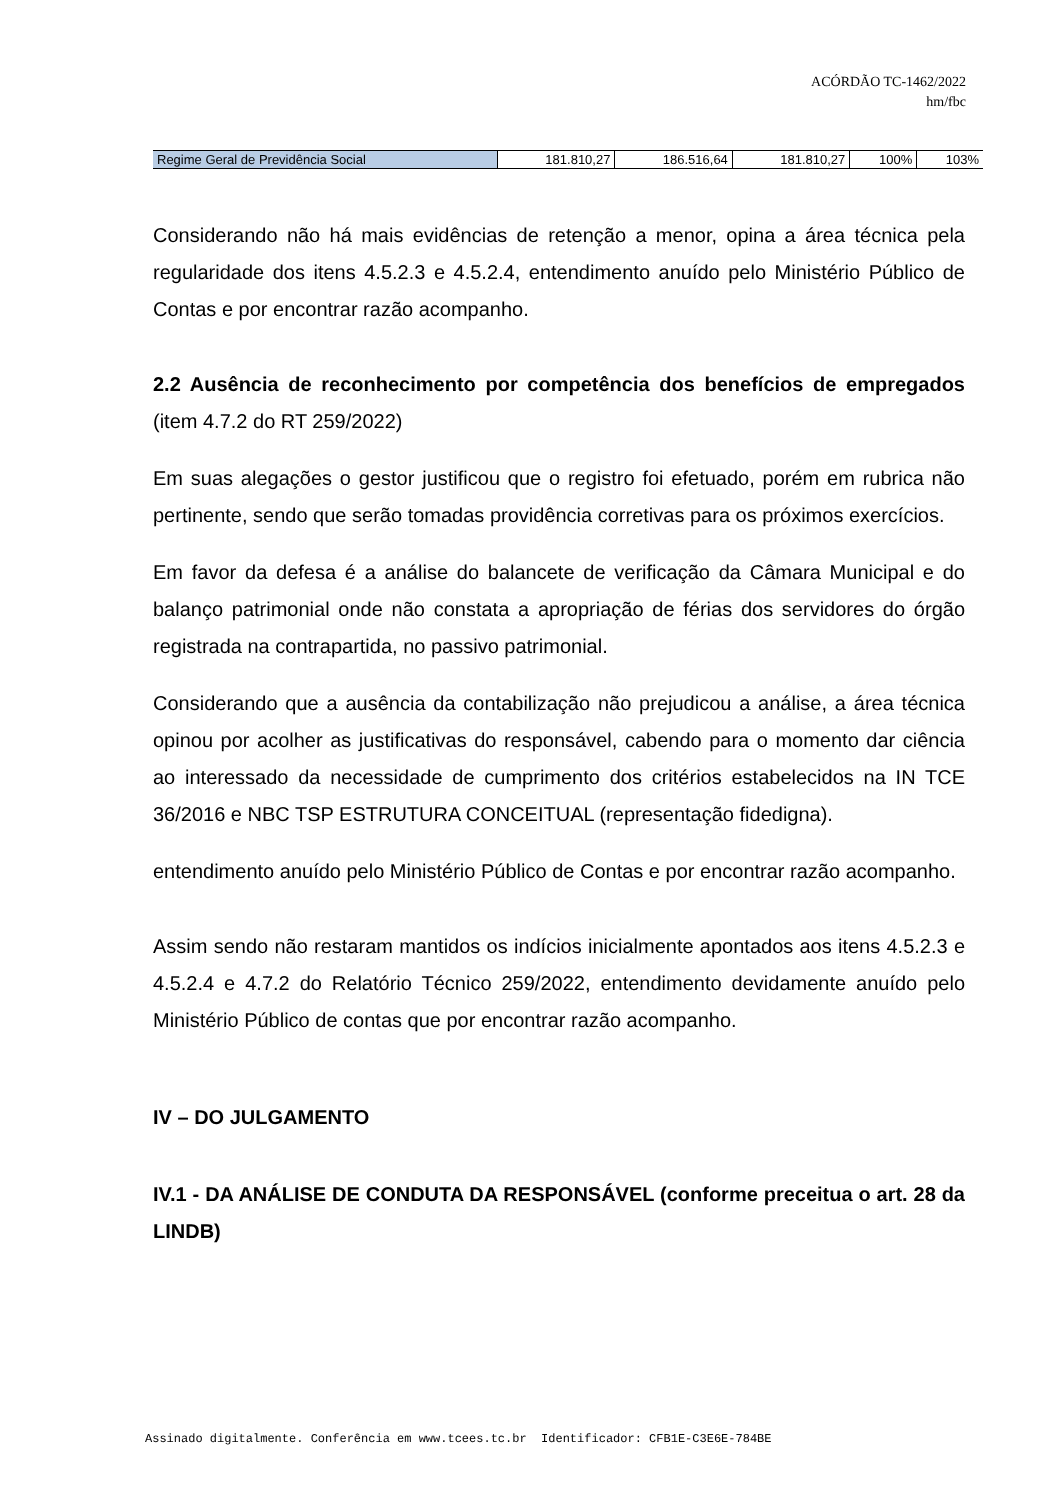ACÓRDÃO TC-1462/2022
hm/fbc
| Regime Geral de Previdência Social | 181.810,27 | 186.516,64 | 181.810,27 | 100% | 103% |
Considerando não há mais evidências de retenção a menor, opina a área técnica pela regularidade dos itens 4.5.2.3 e 4.5.2.4, entendimento anuído pelo Ministério Público de Contas e por encontrar razão acompanho.
2.2 Ausência de reconhecimento por competência dos benefícios de empregados (item 4.7.2 do RT 259/2022)
Em suas alegações o gestor justificou que o registro foi efetuado, porém em rubrica não pertinente, sendo que serão tomadas providência corretivas para os próximos exercícios.
Em favor da defesa é a análise do balancete de verificação da Câmara Municipal e do balanço patrimonial onde não constata a apropriação de férias dos servidores do órgão registrada na contrapartida, no passivo patrimonial.
Considerando que a ausência da contabilização não prejudicou a análise, a área técnica opinou por acolher as justificativas do responsável, cabendo para o momento dar ciência ao interessado da necessidade de cumprimento dos critérios estabelecidos na IN TCE 36/2016 e NBC TSP ESTRUTURA CONCEITUAL (representação fidedigna).
entendimento anuído pelo Ministério Público de Contas e por encontrar razão acompanho.
Assim sendo não restaram mantidos os indícios inicialmente apontados aos itens 4.5.2.3 e 4.5.2.4 e 4.7.2 do Relatório Técnico 259/2022, entendimento devidamente anuído pelo Ministério Público de contas que por encontrar razão acompanho.
IV – DO JULGAMENTO
IV.1 - DA ANÁLISE DE CONDUTA DA RESPONSÁVEL (conforme preceitua o art. 28 da LINDB)
Assinado digitalmente. Conferência em www.tcees.tc.br Identificador: CFB1E-C3E6E-784BE